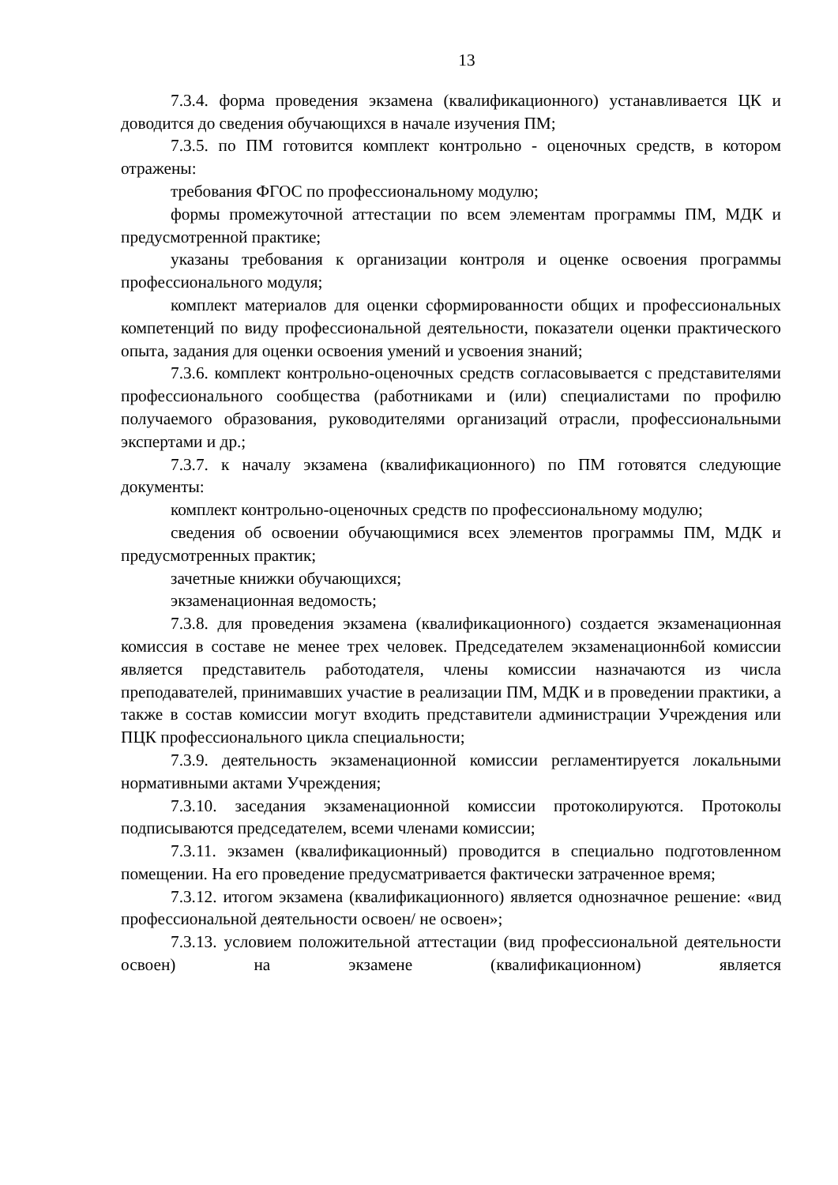13
7.3.4. форма проведения экзамена (квалификационного) устанавливается ЦК и доводится до сведения обучающихся в начале изучения ПМ;
7.3.5. по ПМ готовится комплект контрольно - оценочных средств, в котором отражены:
требования ФГОС по профессиональному модулю;
формы промежуточной аттестации по всем элементам программы ПМ, МДК и предусмотренной практике;
указаны требования к организации контроля и оценке освоения программы профессионального модуля;
комплект материалов для оценки сформированности общих и профессиональных компетенций по виду профессиональной деятельности, показатели оценки практического опыта, задания для оценки освоения умений и усвоения знаний;
7.3.6. комплект контрольно-оценочных средств согласовывается с представителями профессионального сообщества (работниками и (или) специалистами по профилю получаемого образования, руководителями организаций отрасли, профессиональными экспертами и др.;
7.3.7. к началу экзамена (квалификационного) по ПМ готовятся следующие документы:
комплект контрольно-оценочных средств по профессиональному модулю;
сведения об освоении обучающимися всех элементов программы ПМ, МДК и предусмотренных практик;
зачетные книжки обучающихся;
экзаменационная ведомость;
7.3.8. для проведения экзамена (квалификационного) создается экзаменационная комиссия в составе не менее трех человек. Председателем экзаменационн6ой комиссии является представитель работодателя, члены комиссии назначаются из числа преподавателей, принимавших участие в реализации ПМ, МДК и в проведении практики, а также в состав комиссии могут входить представители администрации Учреждения или ПЦК профессионального цикла специальности;
7.3.9. деятельность экзаменационной комиссии регламентируется локальными нормативными актами Учреждения;
7.3.10. заседания экзаменационной комиссии протоколируются. Протоколы подписываются председателем, всеми членами комиссии;
7.3.11. экзамен (квалификационный) проводится в специально подготовленном помещении. На его проведение предусматривается фактически затраченное время;
7.3.12. итогом экзамена (квалификационного) является однозначное решение: «вид профессиональной деятельности освоен/ не освоен»;
7.3.13. условием положительной аттестации (вид профессиональной деятельности освоен) на экзамене (квалификационном) является